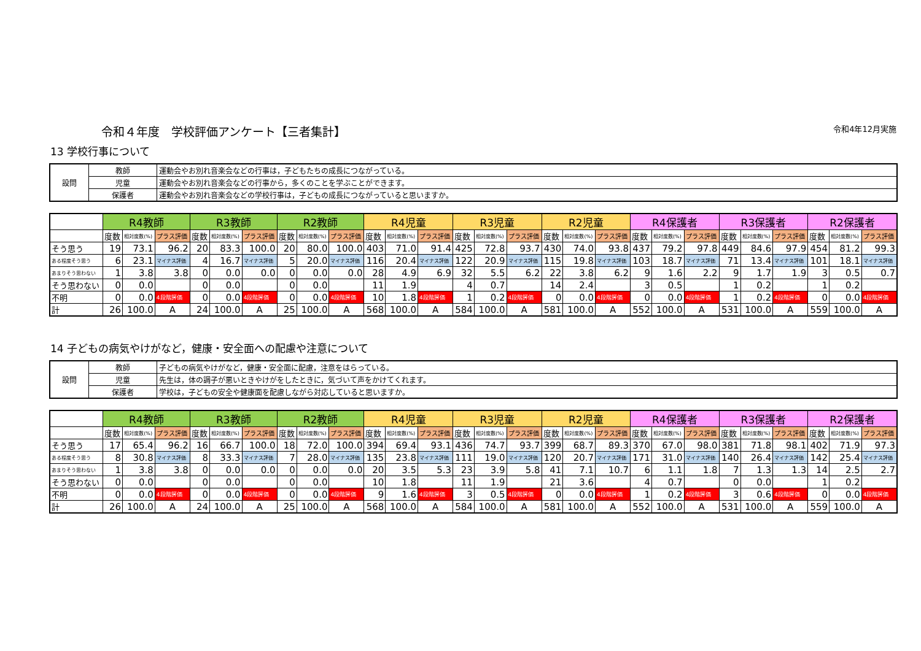令和４年度　学校評価アンケート【三者集計】 令和4年12月実施
13 学校行事について
| 設問 | 教師 | 運動会やお別れ音楽会などの行事は，子どもたちの成長につながっている。 |
| | 児童 | 運動会やお別れ音楽会などの行事から，多くのことを学ぶことができます。 |
| | 保護者 | 運動会やお別れ音楽会などの学校行事は，子どもの成長につながっていると思いますか。 |
| | R4教師 | | | R3教師 | | | R2教師 | | | R4児童 | | | R3児童 | | | R2児童 | | | R4保護者 | | | R3保護者 | | | R2保護者 | | |
| --- | --- | --- | --- | --- | --- | --- | --- | --- | --- | --- | --- | --- | --- | --- | --- | --- | --- | --- | --- | --- | --- | --- | --- | --- | --- | --- | --- |
| | 度数 | 相対度数(%) | プラス評価 | 度数 | 相対度数(%) | プラス評価 | 度数 | 相対度数(%) | プラス評価 | 度数 | 相対度数(%) | プラス評価 | 度数 | 相対度数(%) | プラス評価 | 度数 | 相対度数(%) | プラス評価 | 度数 | 相対度数(%) | プラス評価 | 度数 | 相対度数(%) | プラス評価 | 度数 | 相対度数(%) | プラス評価 |
| そう思う | 19 | 73.1 | 96.2 | 20 | 83.3 | 100.0 | 20 | 80.0 | 100.0 | 403 | 71.0 | 91.4 | 425 | 72.8 | 93.7 | 430 | 74.0 | 93.8 | 437 | 79.2 | 97.8 | 449 | 84.6 | 97.9 | 454 | 81.2 | 99.3 |
| ある程度そう思う | 6 | 23.1 | マイナス評価 | 4 | 16.7 | マイナス評価 | 5 | 20.0 | マイナス評価 | 116 | 20.4 | マイナス評価 | 122 | 20.9 | マイナス評価 | 115 | 19.8 | マイナス評価 | 103 | 18.7 | マイナス評価 | 71 | 13.4 | マイナス評価 | 101 | 18.1 | マイナス評価 |
| あまりそう思わない | 1 | 3.8 | 3.8 | 0 | 0.0 | 0.0 | 0 | 0.0 | 0.0 | 28 | 4.9 | 6.9 | 32 | 5.5 | 6.2 | 22 | 3.8 | 6.2 | 9 | 1.6 | 2.2 | 9 | 1.7 | 1.9 | 3 | 0.5 | 0.7 |
| そう思わない | 0 | 0.0 | | 0 | 0.0 | | 0 | 0.0 | | 11 | 1.9 | | 4 | 0.7 | | 14 | 2.4 | | 3 | 0.5 | | 1 | 0.2 | | 1 | 0.2 | |
| 不明 | 0 | 0.0 | 4段階評価 | 0 | 0.0 | 4段階評価 | 0 | 0.0 | 4段階評価 | 10 | 1.8 | 4段階評価 | 1 | 0.2 | 4段階評価 | 0 | 0.0 | 4段階評価 | 0 | 0.0 | 4段階評価 | 1 | 0.2 | 4段階評価 | 0 | 0.0 | 4段階評価 |
| 計 | 26 | 100.0 | A | 24 | 100.0 | A | 25 | 100.0 | A | 568 | 100.0 | A | 584 | 100.0 | A | 581 | 100.0 | A | 552 | 100.0 | A | 531 | 100.0 | A | 559 | 100.0 | A |
14 子どもの病気やけがなど，健康・安全面への配慮や注意について
| 設問 | 教師 | 子どもの病気やけがなど，健康・安全面に配慮，注意をはらっている。 |
| | 児童 | 先生は，体の調子が悪いときやけがをしたときに，気づいて声をかけてくれます。 |
| | 保護者 | 学校は，子どもの安全や健康面を配慮しながら対応していると思いますか。 |
| | R4教師 | | | R3教師 | | | R2教師 | | | R4児童 | | | R3児童 | | | R2児童 | | | R4保護者 | | | R3保護者 | | | R2保護者 | | |
| --- | --- | --- | --- | --- | --- | --- | --- | --- | --- | --- | --- | --- | --- | --- | --- | --- | --- | --- | --- | --- | --- | --- | --- | --- | --- | --- | --- |
| | 度数 | 相対度数(%) | プラス評価 | 度数 | 相対度数(%) | プラス評価 | 度数 | 相対度数(%) | プラス評価 | 度数 | 相対度数(%) | プラス評価 | 度数 | 相対度数(%) | プラス評価 | 度数 | 相対度数(%) | プラス評価 | 度数 | 相対度数(%) | プラス評価 | 度数 | 相対度数(%) | プラス評価 | 度数 | 相対度数(%) | プラス評価 |
| そう思う | 17 | 65.4 | 96.2 | 16 | 66.7 | 100.0 | 18 | 72.0 | 100.0 | 394 | 69.4 | 93.1 | 436 | 74.7 | 93.7 | 399 | 68.7 | 89.3 | 370 | 67.0 | 98.0 | 381 | 71.8 | 98.1 | 402 | 71.9 | 97.3 |
| ある程度そう思う | 8 | 30.8 | マイナス評価 | 8 | 33.3 | マイナス評価 | 7 | 28.0 | マイナス評価 | 135 | 23.8 | マイナス評価 | 111 | 19.0 | マイナス評価 | 120 | 20.7 | マイナス評価 | 171 | 31.0 | マイナス評価 | 140 | 26.4 | マイナス評価 | 142 | 25.4 | マイナス評価 |
| あまりそう思わない | 1 | 3.8 | 3.8 | 0 | 0.0 | 0.0 | 0 | 0.0 | 0.0 | 20 | 3.5 | 5.3 | 23 | 3.9 | 5.8 | 41 | 7.1 | 10.7 | 6 | 1.1 | 1.8 | 7 | 1.3 | 1.3 | 14 | 2.5 | 2.7 |
| そう思わない | 0 | 0.0 | | 0 | 0.0 | | 0 | 0.0 | | 10 | 1.8 | | 11 | 1.9 | | 21 | 3.6 | | 4 | 0.7 | | 0 | 0.0 | | 1 | 0.2 | |
| 不明 | 0 | 0.0 | 4段階評価 | 0 | 0.0 | 4段階評価 | 0 | 0.0 | 4段階評価 | 9 | 1.6 | 4段階評価 | 3 | 0.5 | 4段階評価 | 0 | 0.0 | 4段階評価 | 1 | 0.2 | 4段階評価 | 3 | 0.6 | 4段階評価 | 0 | 0.0 | 4段階評価 |
| 計 | 26 | 100.0 | A | 24 | 100.0 | A | 25 | 100.0 | A | 568 | 100.0 | A | 584 | 100.0 | A | 581 | 100.0 | A | 552 | 100.0 | A | 531 | 100.0 | A | 559 | 100.0 | A |